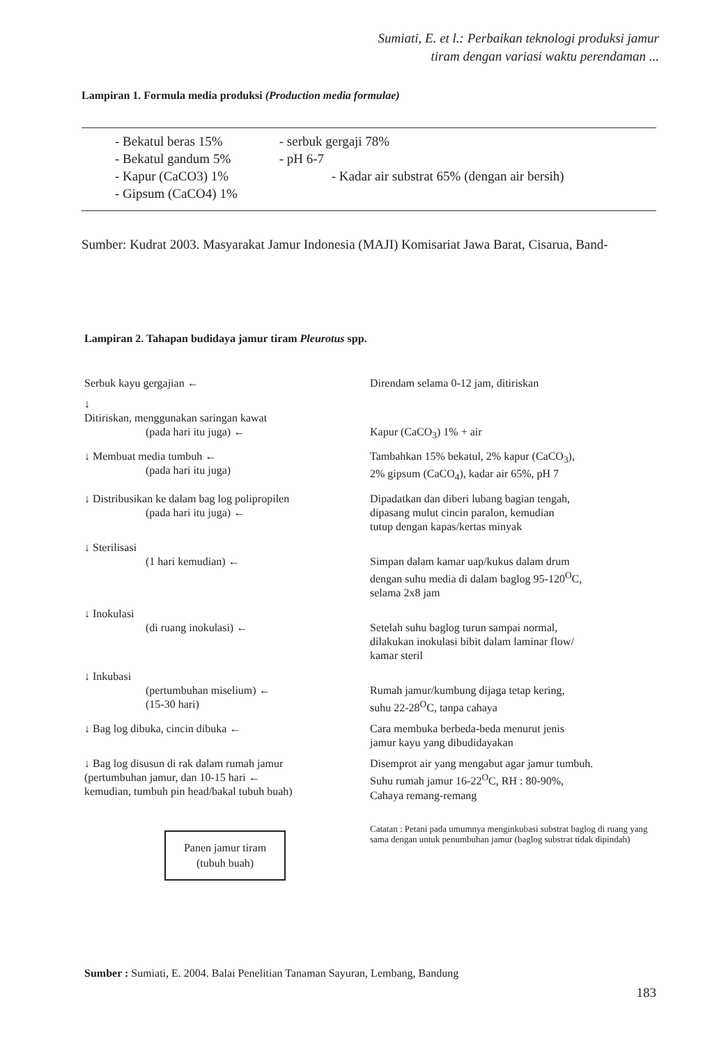Sumiati, E. et l.: Perbaikan teknologi produksi jamur
tiram dengan variasi waktu perendaman ...
Lampiran 1. Formula media produksi (Production media formulae)
| - Bekatul beras 15% | - serbuk gergaji 78% |
| - Bekatul gandum 5% | - pH 6-7 |
| - Kapur (CaCO3) 1% | - Kadar air substrat 65% (dengan air bersih) |
| - Gipsum (CaCO4) 1% | |
Sumber: Kudrat 2003. Masyarakat Jamur Indonesia (MAJI) Komisariat Jawa Barat, Cisarua, Band-
Lampiran 2. Tahapan budidaya jamur tiram Pleurotus spp.
Serbuk kayu gergajian ← Direndam selama 0-12 jam, ditiriskan
↓
Ditiriskan, menggunakan saringan kawat
(pada hari itu juga) ←
Kapur (CaCO<sub>3</sub>) 1% + air
↓ Membuat media tumbuh ←
(pada hari itu juga)
Tambahkan 15% bekatul, 2% kapur (CaCO<sub>3</sub>),
2% gipsum (CaCO<sub>4</sub>), kadar air 65%, pH 7
↓ Distribusikan ke dalam bag log polipropilen
(pada hari itu juga) ←
Dipadatkan dan diberi lubang bagian tengah,
dipasang mulut cincin paralon, kemudian
tutup dengan kapas/kertas minyak
↓ Sterilisasi
(1 hari kemudian) ←
Simpan dalam kamar uap/kukus dalam drum
dengan suhu media di dalam baglog 95-120<sup>O</sup>C,
selama 2x8 jam
↓ Inokulasi
(di ruang inokulasi) ←
Setelah suhu baglog turun sampai normal,
dilakukan inokulasi bibit dalam laminar flow/
kamar steril
↓ Inkubasi
(pertumbuhan miselium) ←
(15-30 hari)
Rumah jamur/kumbung dijaga tetap kering,
suhu 22-28<sup>O</sup>C, tanpa cahaya
↓ Bag log dibuka, cincin dibuka ← Cara membuka berbeda-beda menurut jenis
jamur kayu yang dibudidayakan
↓ Bag log disusun di rak dalam rumah jamur
(pertumbuhan jamur, dan 10-15 hari ←
kemudian, tumbuh pin head/bakal tubuh buah)
Disemprot air yang mengabut agar jamur tumbuh.
Suhu rumah jamur 16-22<sup>O</sup>C, RH : 80-90%,
Cahaya remang-remang
Panen jamur tiram
(tubuh buah)
Catatan : Petani pada umumnya menginkubasi substrat baglog di ruang yang sama dengan untuk penumbuhan jamur (baglog substrat tidak dipindah)
Sumber : Sumiati, E. 2004. Balai Penelitian Tanaman Sayuran, Lembang, Bandung
183